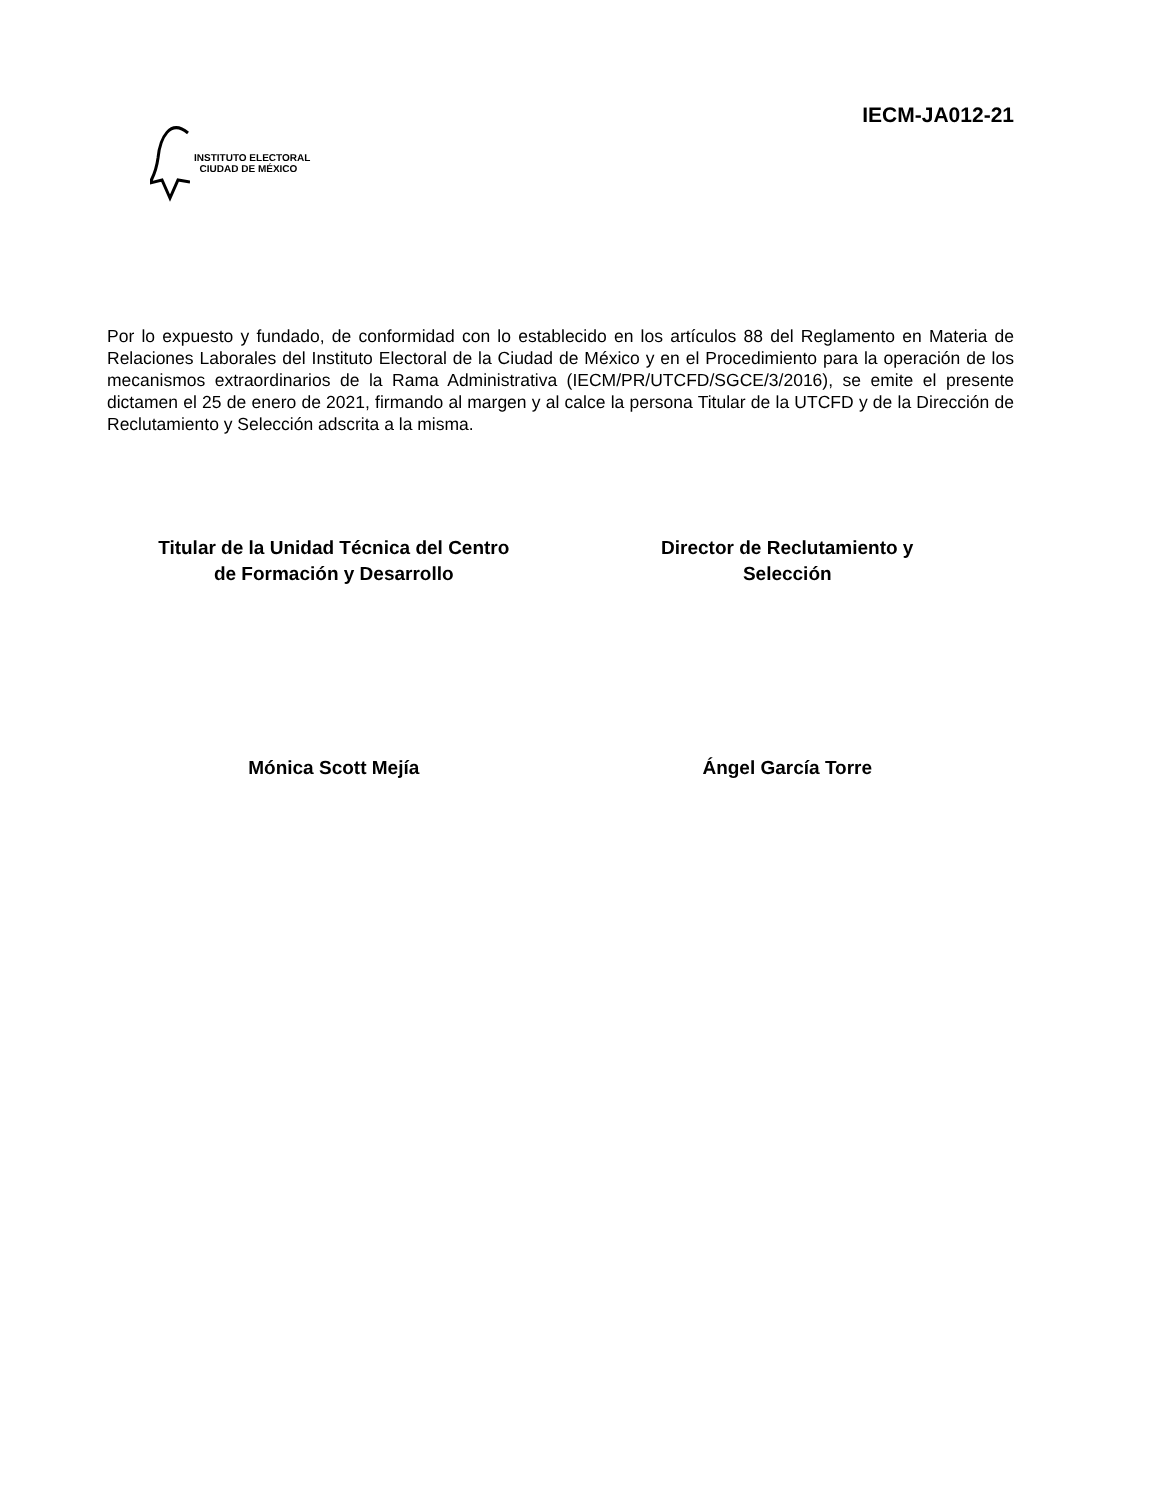INSTITUTO ELECTORAL
CIUDAD DE MÉXICO
IECM-JA012-21
Por lo expuesto y fundado, de conformidad con lo establecido en los artículos 88 del Reglamento en Materia de Relaciones Laborales del Instituto Electoral de la Ciudad de México y en el Procedimiento para la operación de los mecanismos extraordinarios de la Rama Administrativa (IECM/PR/UTCFD/SGCE/3/2016), se emite el presente dictamen el 25 de enero de 2021, firmando al margen y al calce la persona Titular de la UTCFD y de la Dirección de Reclutamiento y Selección adscrita a la misma.
Titular de la Unidad Técnica del Centro
de Formación y Desarrollo
Director de Reclutamiento y
Selección
Mónica Scott Mejía Ángel García Torre